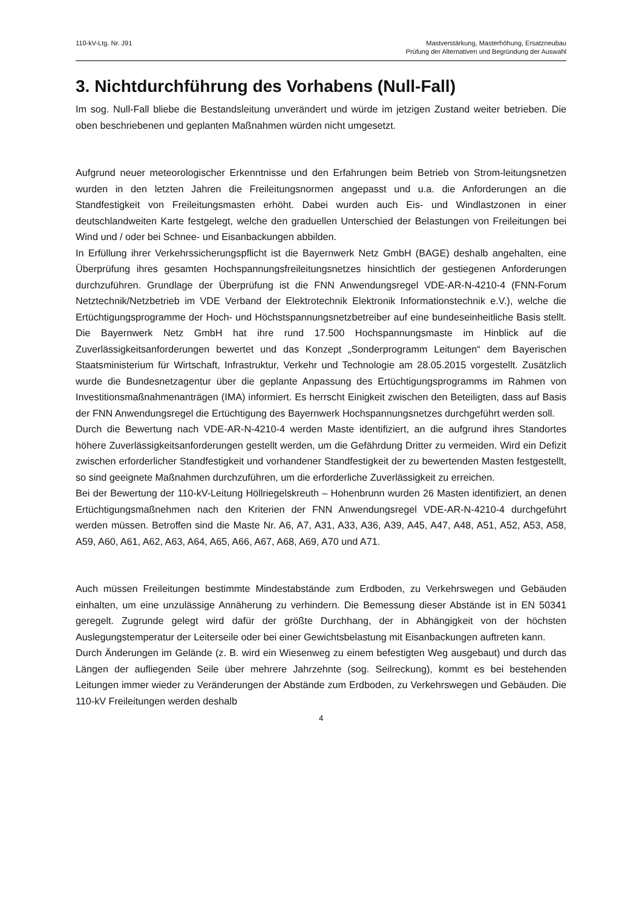110-kV-Ltg. Nr. J91 Mastverstärkung, Masterhöhung, Ersatzneubau
Prüfung der Alternativen und Begründung der Auswahl
3. Nichtdurchführung des Vorhabens (Null-Fall)
Im sog. Null-Fall bliebe die Bestandsleitung unverändert und würde im jetzigen Zustand weiter betrieben. Die oben beschriebenen und geplanten Maßnahmen würden nicht umgesetzt.
Aufgrund neuer meteorologischer Erkenntnisse und den Erfahrungen beim Betrieb von Strom-leitungsnetzen wurden in den letzten Jahren die Freileitungsnormen angepasst und u.a. die Anforderungen an die Standfestigkeit von Freileitungsmasten erhöht. Dabei wurden auch Eis- und Windlastzonen in einer deutschlandweiten Karte festgelegt, welche den graduellen Unterschied der Belastungen von Freileitungen bei Wind und / oder bei Schnee- und Eisanbackungen abbilden.
In Erfüllung ihrer Verkehrssicherungspflicht ist die Bayernwerk Netz GmbH (BAGE) deshalb angehalten, eine Überprüfung ihres gesamten Hochspannungsfreileitungsnetzes hinsichtlich der gestiegenen Anforderungen durchzuführen. Grundlage der Überprüfung ist die FNN Anwendungsregel VDE-AR-N-4210-4 (FNN-Forum Netztechnik/Netzbetrieb im VDE Verband der Elektrotechnik Elektronik Informationstechnik e.V.), welche die Ertüchtigungsprogramme der Hoch- und Höchstspannungsnetzbetreiber auf eine bundeseinheitliche Basis stellt. Die Bayernwerk Netz GmbH hat ihre rund 17.500 Hochspannungsmaste im Hinblick auf die Zuverlässigkeitsanforderungen bewertet und das Konzept „Sonderprogramm Leitungen“ dem Bayerischen Staatsministerium für Wirtschaft, Infrastruktur, Verkehr und Technologie am 28.05.2015 vorgestellt. Zusätzlich wurde die Bundesnetzagentur über die geplante Anpassung des Ertüchtigungsprogramms im Rahmen von Investitionsmaßnahmenanträgen (IMA) informiert. Es herrscht Einigkeit zwischen den Beteiligten, dass auf Basis der FNN Anwendungsregel die Ertüchtigung des Bayernwerk Hochspannungsnetzes durchgeführt werden soll.
Durch die Bewertung nach VDE-AR-N-4210-4 werden Maste identifiziert, an die aufgrund ihres Standortes höhere Zuverlässigkeitsanforderungen gestellt werden, um die Gefährdung Dritter zu vermeiden. Wird ein Defizit zwischen erforderlicher Standfestigkeit und vorhandener Standfestigkeit der zu bewertenden Masten festgestellt, so sind geeignete Maßnahmen durchzuführen, um die erforderliche Zuverlässigkeit zu erreichen.
Bei der Bewertung der 110-kV-Leitung Höllriegelskreuth – Hohenbrunn wurden 26 Masten identifiziert, an denen Ertüchtigungsmaßnehmen nach den Kriterien der FNN Anwendungsregel VDE-AR-N-4210-4 durchgeführt werden müssen. Betroffen sind die Maste Nr. A6, A7, A31, A33, A36, A39, A45, A47, A48, A51, A52, A53, A58, A59, A60, A61, A62, A63, A64, A65, A66, A67, A68, A69, A70 und A71.
Auch müssen Freileitungen bestimmte Mindestabstände zum Erdboden, zu Verkehrswegen und Gebäuden einhalten, um eine unzulässige Annäherung zu verhindern. Die Bemessung dieser Abstände ist in EN 50341 geregelt. Zugrunde gelegt wird dafür der größte Durchhang, der in Abhängigkeit von der höchsten Auslegungstemperatur der Leiterseile oder bei einer Gewichtsbelastung mit Eisanbackungen auftreten kann.
Durch Änderungen im Gelände (z. B. wird ein Wiesenweg zu einem befestigten Weg ausgebaut) und durch das Längen der aufliegenden Seile über mehrere Jahrzehnte (sog. Seilreckung), kommt es bei bestehenden Leitungen immer wieder zu Veränderungen der Abstände zum Erdboden, zu Verkehrswegen und Gebäuden. Die 110-kV Freileitungen werden deshalb
4